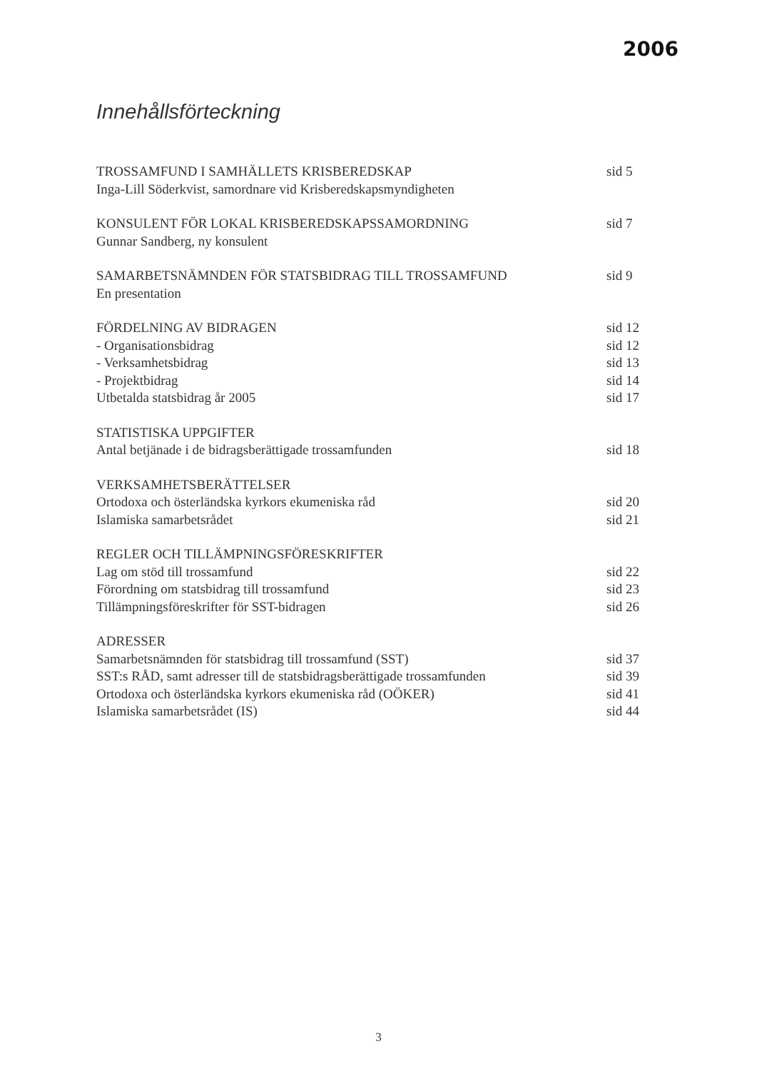2006
Innehållsförteckning
TROSSAMFUND I SAMHÄLLETS KRISBEREDSKAP sid 5
Inga-Lill Söderkvist, samordnare vid Krisberedskapsmyndigheten
KONSULENT FÖR LOKAL KRISBEREDSKAPSSAMORDNING sid 7
Gunnar Sandberg, ny konsulent
SAMARBETSNÄMNDEN FÖR STATSBIDRAG TILL TROSSAMFUND sid 9
En presentation
FÖRDELNING AV BIDRAGEN sid 12
- Organisationsbidrag sid 12
- Verksamhetsbidrag sid 13
- Projektbidrag sid 14
Utbetalda statsbidrag år 2005 sid 17
STATISTISKA UPPGIFTER
Antal betjänade i de bidragsberättigade trossamfunden sid 18
VERKSAMHETSBERÄTTELSER
Ortodoxa och österländska kyrkors ekumeniska råd sid 20
Islamiska samarbetsrådet sid 21
REGLER OCH TILLÄMPNINGSFÖRESKRIFTER
Lag om stöd till trossamfund sid 22
Förordning om statsbidrag till trossamfund sid 23
Tillämpningsföreskrifter för SST-bidragen sid 26
ADRESSER
Samarbetsnämnden för statsbidrag till trossamfund (SST) sid 37
SST:s RÅD, samt adresser till de statsbidragsberättigade trossamfunden sid 39
Ortodoxa och österländska kyrkors ekumeniska råd (OÖKER) sid 41
Islamiska samarbetsrådet (IS) sid 44
3